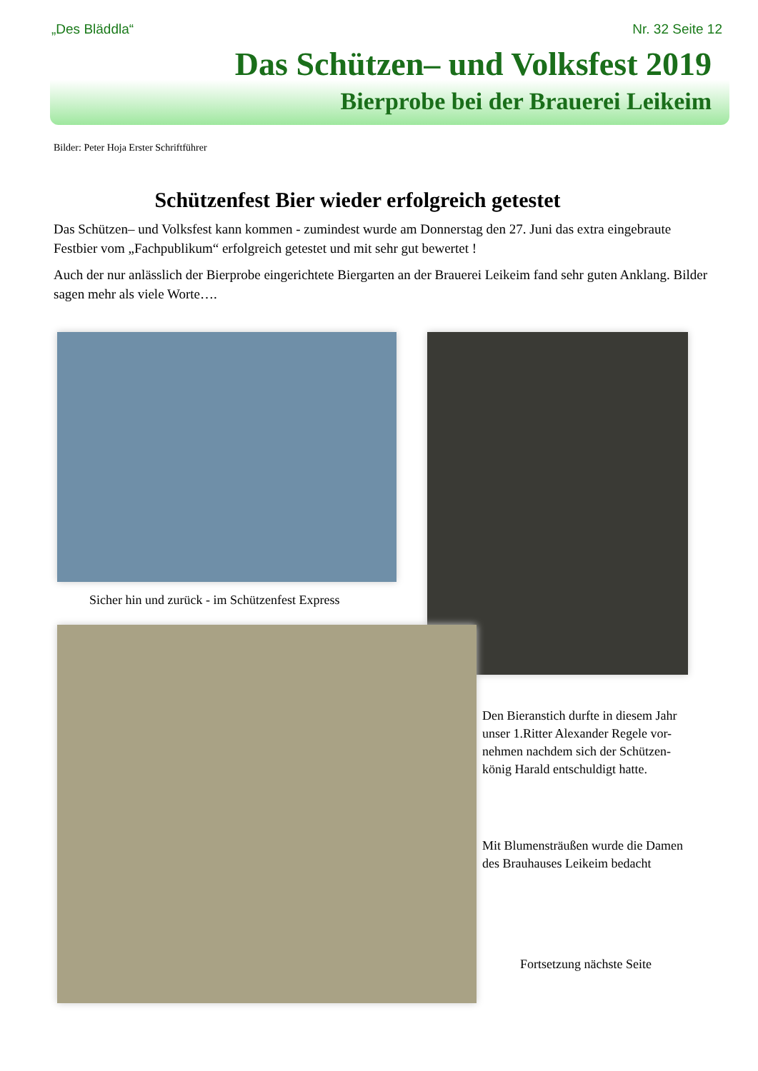„Des Bläddla“Nr. 32 Seite 12
Das Schützen– und Volksfest 2019
Bierprobe bei der Brauerei Leikeim
Bilder: Peter Hoja Erster Schriftführer
Schützenfest Bier wieder erfolgreich getestet
Das Schützen– und Volksfest kann kommen - zumindest wurde am Donnerstag den 27. Juni das extra eingebraute Festbier vom „Fachpublikum“ erfolgreich getestet und mit sehr gut bewertet !
Auch der nur anlässlich der Bierprobe eingerichtete Biergarten an der Brauerei Leikeim fand sehr guten Anklang. Bilder sagen mehr als viele Worte….
Sicher hin und zurück - im Schützenfest Express
Den Bieranstich durfte in diesem Jahr
unser 1.Ritter Alexander Regele vor-
nehmen nachdem sich der Schützen-
könig Harald entschuldigt hatte.
Mit Blumensträußen wurde die Damen
des Brauhauses Leikeim bedacht
Fortsetzung nächste Seite